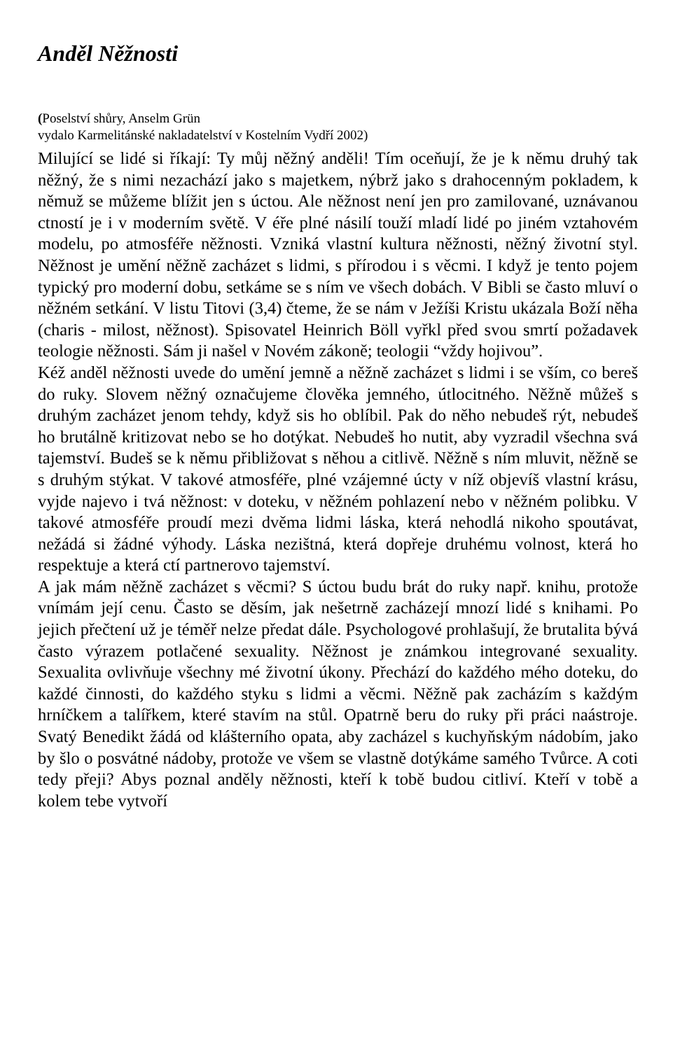Anděl Něžnosti
(Poselství shůry, Anselm Grün
vydalo Karmelitánské nakladatelství v Kostelním Vydří 2002)
Milující se lidé si říkají: Ty můj něžný anděli! Tím oceňují, že je k němu druhý tak něžný, že s nimi nezachází jako s majetkem, nýbrž jako s drahocenným pokladem, k němuž se můžeme blížit jen s úctou. Ale něžnost není jen pro zamilované, uznávanou ctností je i v moderním světě. V éře plné násilí touží mladí lidé po jiném vztahovém modelu, po atmosféře něžnosti. Vzniká vlastní kultura něžnosti, něžný životní styl. Něžnost je umění něžně zacházet s lidmi, s přírodou i s věcmi. I když je tento pojem typický pro moderní dobu, setkáme se s ním ve všech dobách. V Bibli se často mluví o něžném setkání. V listu Titovi (3,4) čteme, že se nám v Ježíši Kristu ukázala Boží něha (charis - milost, něžnost). Spisovatel Heinrich Böll vyřkl před svou smrtí požadavek teologie něžnosti. Sám ji našel v Novém zákoně; teologii “vždy hojivou”.
Kéž anděl něžnosti uvede do umění jemně a něžně zacházet s lidmi i se vším, co bereš do ruky. Slovem něžný označujeme člověka jemného, útlocitného. Něžně můžeš s druhým zacházet jenom tehdy, když sis ho oblíbil. Pak do něho nebudeš rýt, nebudeš ho brutálně kritizovat nebo se ho dotýkat. Nebudeš ho nutit, aby vyzradil všechna svá tajemství. Budeš se k němu přibližovat s něhou a citlivě. Něžně s ním mluvit, něžně se s druhým stýkat. V takové atmosféře, plné vzájemné úcty v níž objevíš vlastní krásu, vyjde najevo i tvá něžnost: v doteku, v něžném pohlazení nebo v něžném polibku. V takové atmosféře proudí mezi dvěma lidmi láska, která nehodlá nikoho spoutávat, nežádá si žádné výhody. Láska nezištná, která dopřeje druhému volnost, která ho respektuje a která ctí partnerovo tajemství.
A jak mám něžně zacházet s věcmi? S úctou budu brát do ruky např. knihu, protože vnímám její cenu. Často se děsím, jak nešetrně zacházejí mnozí lidé s knihami. Po jejich přečtení už je téměř nelze předat dále. Psychologové prohlašují, že brutalita bývá často výrazem potlačené sexuality. Něžnost je známkou integrované sexuality. Sexualita ovlivňuje všechny mé životní úkony. Přechází do každého mého doteku, do každé činnosti, do každého styku s lidmi a věcmi. Něžně pak zacházím s každým hrníčkem a talířkem, které stavím na stůl. Opatrně beru do ruky při práci naástroje. Svatý Benedikt žádá od klášterního opata, aby zacházel s kuchyňským nádobím, jako by šlo o posvátné nádoby, protože ve všem se vlastně dotýkáme samého Tvůrce. A coti tedy přeji? Abys poznal anděly něžnosti, kteří k tobě budou citliví. Kteří v tobě a kolem tebe vytvoří